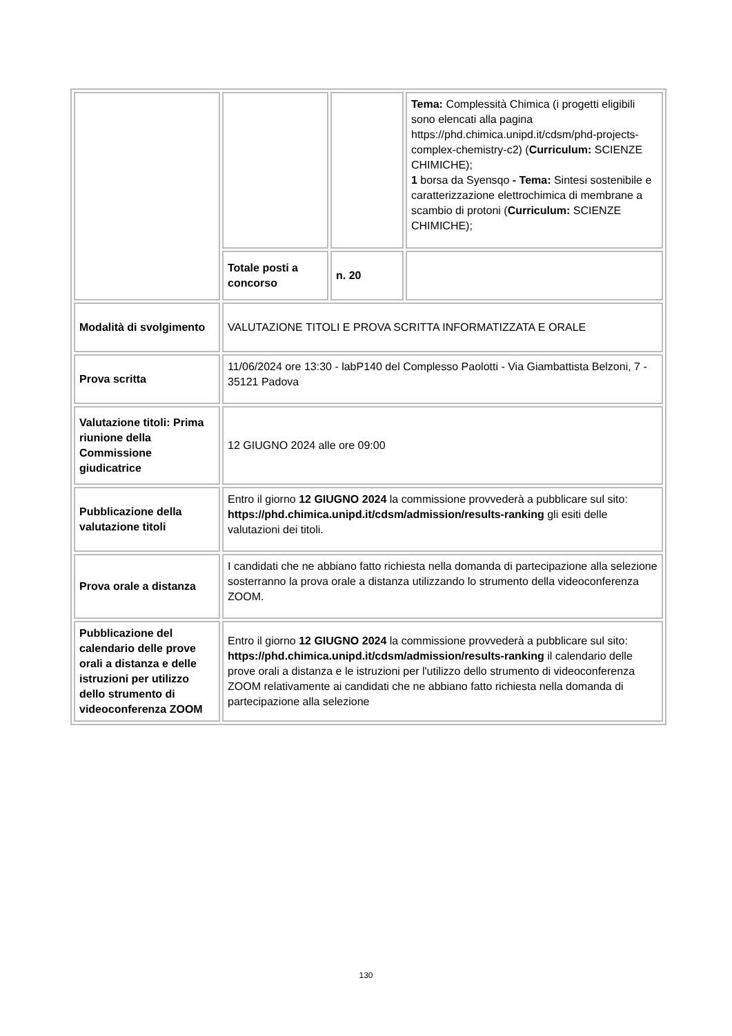| | | | Tema: Complessità Chimica (i progetti eligibili sono elencati alla pagina https://phd.chimica.unipd.it/cdsm/phd-projects-complex-chemistry-c2) ( Curriculum: SCIENZE CHIMICHE); 1 borsa da Syensqo - Tema: Sintesi sostenibile e caratterizzazione elettrochimica di membrane a scambio di protoni ( Curriculum: SCIENZE CHIMICHE); |
| | Totale posti a concorso | n. 20 | |
| Modalità di svolgimento | VALUTAZIONE TITOLI E PROVA SCRITTA INFORMATIZZATA E ORALE | | |
| Prova scritta | 11/06/2024 ore 13:30 - labP140 del Complesso Paolotti - Via Giambattista Belzoni, 7 - 35121 Padova | | |
| Valutazione titoli: Prima riunione della Commissione giudicatrice | 12 GIUGNO 2024 alle ore 09:00 | | |
| Pubblicazione della valutazione titoli | Entro il giorno 12 GIUGNO 2024 la commissione provvederà a pubblicare sul sito: https://phd.chimica.unipd.it/cdsm/admission/results-ranking gli esiti delle valutazioni dei titoli. | | |
| Prova orale a distanza | I candidati che ne abbiano fatto richiesta nella domanda di partecipazione alla selezione sosterranno la prova orale a distanza utilizzando lo strumento della videoconferenza ZOOM. | | |
| Pubblicazione del calendario delle prove orali a distanza e delle istruzioni per utilizzo dello strumento di videoconferenza ZOOM | Entro il giorno 12 GIUGNO 2024 la commissione provvederà a pubblicare sul sito: https://phd.chimica.unipd.it/cdsm/admission/results-ranking il calendario delle prove orali a distanza e le istruzioni per l'utilizzo dello strumento di videoconferenza ZOOM relativamente ai candidati che ne abbiano fatto richiesta nella domanda di partecipazione alla selezione | | |
130